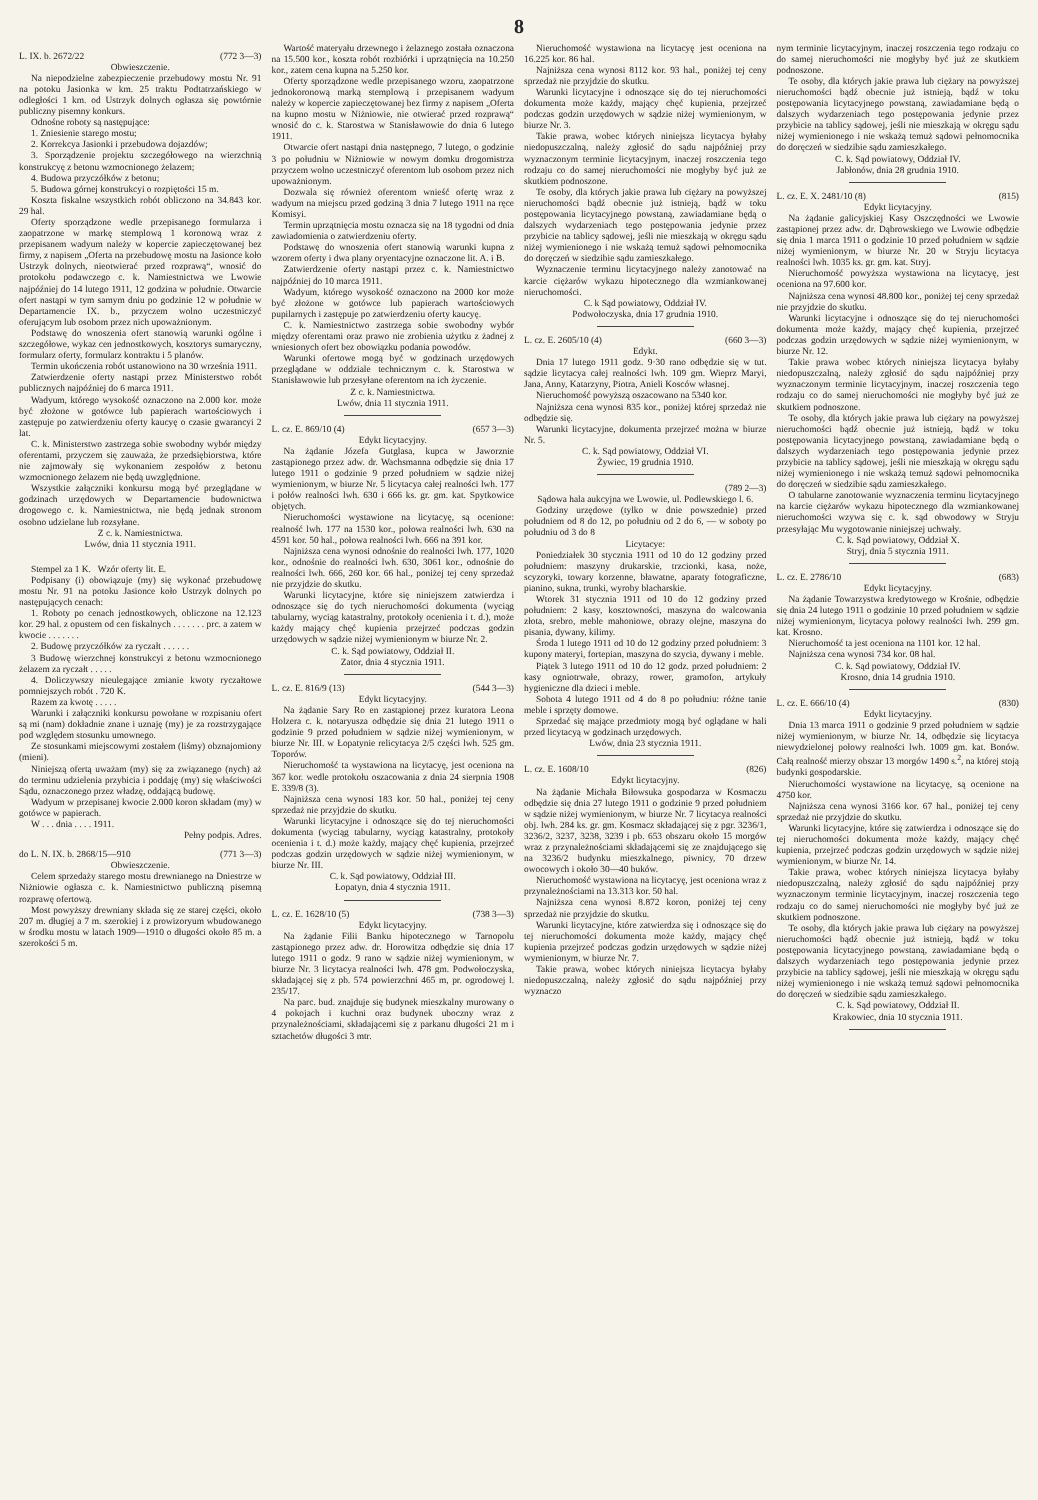8
L. IX. b. 2672/22 (772 3—3)
Obwieszczenie.
Na niepodzielne zabezpieczenie przebudowy mostu Nr. 91 na potoku Jasionka w km. 25 traktu Podtatrzańskiego w odległości 1 km. od Ustrzyk dolnych ogłasza się powtórnie publiczny pisemny konkurs.
Odnośne roboty są następujące:
1. Zniesienie starego mostu;
2. Korrekcya Jasionki i przebudowa dojazdów;
3. Sporządzenie projektu szczegółowego na wierzchnią konstrukcyę z betonu wzmocnionego żelazem;
4. Budowa przyczółków z betonu;
5. Budowa górnej konstrukcyi o rozpiętości 15 m.
Koszta fiskalne wszystkich robót obliczono na 34.843 kor. 29 hal.
Oferty sporządzone wedle przepisanego formularza i zaopatrzone w markę stemplową 1 koronową wraz z przepisanem wadyum należy w kopercie zapieczętowanej bez firmy, z napisem „Oferta na przebudowę mostu na Jasionce koło Ustrzyk dolnych, nieotwierać przed rozprawą“, wnosić do protokołu podawczego c. k. Namiestnictwa we Lwowie najpóźniej do 14 lutego 1911, 12 godzina w południe. Otwarcie ofert nastąpi w tym samym dniu po godzinie 12 w południe w Departamencie IX. b., przyczem wolno uczestniczyć oferującym lub osobom przez nich upoważnionym.
Podstawę do wnoszenia ofert stanowią warunki ogólne i szczegółowe, wykaz cen jednostkowych, kosztorys sumaryczny, formularz oferty, formularz kontraktu i 5 planów.
Termin ukończenia robót ustanowiono na 30 września 1911.
Zatwierdzenie oferty nastąpi przez Ministerstwo robót publicznych najpóźniej do 6 marca 1911.
Wadyum, którego wysokość oznaczono na 2.000 kor. może być złożone w gotówce lub papierach wartościowych i zastępuje po zatwierdzeniu oferty kaucyę o czasie gwarancyi 2 lat.
C. k. Ministerstwo zastrzega sobie swobodny wybór między oferentami, przyczem się zauważa, że przedsiębiorstwa, które nie zajmowały się wykonaniem zespołów z betonu wzmocnionego żelazem nie będą uwzględnione.
Wszystkie załączniki konkursu mogą być przeglądane w godzinach urzędowych w Departamencie budownictwa drogowego c. k. Namiestnictwa, nie będą jednak stronom osobno udzielane lub rozsyłane.
Z c. k. Namiestnictwa.
Lwów, dnia 11 stycznia 1911.
Stempel za 1 K. Wzór oferty lit. E.
Podpisany (i) obowiązuje (my) się wykonać przebudowę mostu Nr. 91 na potoku Jasionce koło Ustrzyk dolnych po następujących cenach:
1. Roboty po cenach jednostkowych, obliczone na 12.123 kor. 29 hal. z opustem od cen fiskalnych . . . . . . . prc. a zatem w kwocie . . . . . . .
2. Budowę przyczółków za ryczałt . . . . . .
3 Budowę wierzchnej konstrukcyi z betonu wzmocnionego żelazem za ryczałt . . . . .
4. Doliczywszy nieulegające zmianie kwoty ryczałtowe pomniejszych robót . 720 K.
Razem za kwotę . . . . .
Warunki i załączniki konkursu powołane w rozpisaniu ofert są mi (nam) dokładnie znane i uznaję (my) je za rozstrzygające pod względem stosunku umownego.
Ze stosunkami miejscowymi zostałem (liśmy) obznajomiony (mieni).
Niniejszą ofertą uważam (my) się za związanego (nych) aż do terminu udzielenia przybicia i poddaję (my) się właściwości Sądu, oznaczonego przez władzę, oddającą budowę.
Wadyum w przepisanej kwocie 2.000 koron składam (my) w gotówce w papierach.
W . . . dnia . . . . 1911.
Pełny podpis. Adres.
do L. N. IX. b. 2868/15—910 (771 3—3)
Obwieszczenie.
Celem sprzedaży starego mostu drewnianego na Dniestrze w Niżniowie ogłasza c. k. Namiestnictwo publiczną pisemną rozprawę ofertową.
Most powyższy drewniany składa się ze starej części, około 207 m. długiej a 7 m. szerokiej i z prowizoryum wbudowanego w środku mostu w latach 1909—1910 o długości około 85 m. a szerokości 5 m.
Wartość materyału drzewnego i żelaznego została oznaczona na 15.500 kor., koszta robót rozbiórki i uprzątnięcia na 10.250 kor., zatem cena kupna na 5.250 kor.
Oferty sporządzone wedle przepisanego wzoru, zaopatrzone jednokoronową marką stemplową i przepisanem wadyum należy w kopercie zapieczętowanej bez firmy z napisem „Oferta na kupno mostu w Niżniowie, nie otwierać przed rozprawą“ wnosić do c. k. Starostwa w Stanisławowie do dnia 6 lutego 1911.
Otwarcie ofert nastąpi dnia następnego, 7 lutego, o godzinie 3 po południu w Niżniowie w nowym domku drogomistrza przyczem wolno uczestniczyć oferentom lub osobom przez nich upoważnionym.
Dozwala się również oferentom wnieść ofertę wraz z wadyum na miejscu przed godziną 3 dnia 7 lutego 1911 na ręce Komisyi.
Termin uprzątnięcia mostu oznacza się na 18 tygodni od dnia zawiadomienia o zatwierdzeniu oferty.
Podstawę do wnoszenia ofert stanowią warunki kupna z wzorem oferty i dwa plany oryentacyjne oznaczone lit. A. i B.
Zatwierdzenie oferty nastąpi przez c. k. Namiestnictwo najpóźniej do 10 marca 1911.
Wadyum, którego wysokość oznaczono na 2000 kor może być złożone w gotówce lub papierach wartościowych pupilarnych i zastępuje po zatwierdzeniu oferty kaucyę.
C. k. Namiestnictwo zastrzega sobie swobodny wybór między oferentami oraz prawo nie zrobienia użytku z żadnej z wniesionych ofert bez obowiązku podania powodów.
Warunki ofertowe mogą być w godzinach urzędowych przeglądane w oddziale technicznym c. k. Starostwa w Stanisławowie lub przesyłane oferentom na ich życzenie.
Z c. k. Namiestnictwa.
Lwów, dnia 11 stycznia 1911.
L. cz. E. 869/10 (4) (657 3—3)
Edykt licytacyjny.
Na żądanie Józefa Gutglasa, kupca w Jaworznie zastąpionego przez adw. dr. Wachsmanna odbędzie się dnia 17 lutego 1911 o godzinie 9 przed południem w sądzie niżej wymienionym, w biurze Nr. 5 licytacya całej realności lwh. 177 i połów realności lwh. 630 i 666 ks. gr. gm. kat. Spytkowice objętych.
Nieruchomości wystawione na licytacyę, są ocenione: realność lwh. 177 na 1530 kor., połowa realności lwh. 630 na 4591 kor. 50 hal., połowa realności lwh. 666 na 391 kor.
Najniższa cena wynosi odnośnie do realności lwh. 177, 1020 kor., odnośnie do realności lwh. 630, 3061 kor., odnośnie do realności lwh. 666, 260 kor. 66 hal., poniżej tej ceny sprzedaż nie przyjdzie do skutku.
Warunki licytacyjne, które się niniejszem zatwierdza i odnoszące się do tych nieruchomości dokumenta (wyciąg tabularny, wyciąg katastralny, protokoły ocenienia i t. d.), może każdy mający chęć kupienia przejrzeć podczas godzin urzędowych w sądzie niżej wymienionym w biurze Nr. 2.
C. k. Sąd powiatowy, Oddział II.
Zator, dnia 4 stycznia 1911.
L. cz. E. 816/9 (13) (544 3—3)
Edykt licytacyjny.
Na żądanie Sary Ro en zastąpionej przez kuratora Leona Holzera c. k. notaryusza odbędzie się dnia 21 lutego 1911 o godzinie 9 przed południem w sądzie niżej wymienionym, w biurze Nr. III. w Łopatynie relicytacya 2/5 części lwh. 525 gm. Toporów.
Nieruchomość ta wystawiona na licytacyę, jest oceniona na 367 kor. wedle protokołu oszacowania z dnia 24 sierpnia 1908 E. 339/8 (3).
Najniższa cena wynosi 183 kor. 50 hal., poniżej tej ceny sprzedaż nie przyjdzie do skutku.
Warunki licytacyjne i odnoszące się do tej nieruchomości dokumenta (wyciąg tabularny, wyciąg katastralny, protokoły ocenienia i t. d.) może każdy, mający chęć kupienia, przejrzeć podczas godzin urzędowych w sądzie niżej wymienionym, w biurze Nr. III.
C. k. Sąd powiatowy, Oddział III.
Łopatyn, dnia 4 stycznia 1911.
L. cz. E. 1628/10 (5) (738 3—3)
Edykt licytacyjny.
Na żądanie Filii Banku hipotecznego w Tarnopolu zastąpionego przez adw. dr. Horowitza odbędzie się dnia 17 lutego 1911 o godz. 9 rano w sądzie niżej wymienionym, w biurze Nr. 3 licytacya realności lwh. 478 gm. Podwołoczyska, składającej się z pb. 574 powierzchni 465 m, pr. ogrodowej l. 235/17.
Na parc. bud. znajduje się budynek mieszkalny murowany o 4 pokojach i kuchni oraz budynek uboczny wraz z przynależnościami, składającemi się z parkanu długości 21 m i sztachetów długości 3 mtr.
Nieruchomość wystawiona na licytacyę jest oceniona na 16.225 kor. 86 hal.
Najniższa cena wynosi 8112 kor. 93 hal., poniżej tej ceny sprzedaż nie przyjdzie do skutku.
Warunki licytacyjne i odnoszące się do tej nieruchomości dokumenta może każdy, mający chęć kupienia, przejrzeć podczas godzin urzędowych w sądzie niżej wymienionym, w biurze Nr. 3.
Takie prawa, wobec których niniejsza licytacya byłaby niedopuszczalną, należy zgłosić do sądu najpóźniej przy wyznaczonym terminie licytacyjnym, inaczej roszczenia tego rodzaju co do samej nieruchomości nie mogłyby być już ze skutkiem podnoszone.
Te osoby, dla których jakie prawa lub ciężary na powyższej nieruchomości bądź obecnie już istnieją, bądź w toku postępowania licytacyjnego powstaną, zawiadamiane będą o dalszych wydarzeniach tego postępowania jedynie przez przybicie na tablicy sądowej, jeśli nie mieszkają w okręgu sądu niżej wymienionego i nie wskażą temuż sądowi pełnomocnika do doręczeń w siedzibie sądu zamieszkałego.
Wyznaczenie terminu licytacyjnego należy zanotować na karcie ciężarów wykazu hipotecznego dla wzmiankowanej nieruchomości.
C. k Sąd powiatowy, Oddział IV.
Podwołoczyska, dnia 17 grudnia 1910.
L. cz. E. 2605/10 (4) (660 3—3)
Edykt.
Dnia 17 lutego 1911 godz. 9·30 rano odbędzie się w tut. sądzie licytacya całej realności lwh. 109 gm. Wieprz Maryi, Jana, Anny, Katarzyny, Piotra, Anieli Kosców własnej.
Nieruchomość powyższą oszacowano na 5340 kor.
Najniższa cena wynosi 835 kor., poniżej której sprzedaż nie odbędzie się.
Warunki licytacyjne, dokumenta przejrzeć można w biurze Nr. 5.
C. k. Sąd powiatowy, Oddział VI.
Żywiec, 19 grudnia 1910.
(789 2—3)
Sądowa hala aukcyjna we Lwowie, ul. Podlewskiego l. 6.
Godziny urzędowe (tylko w dnie powszednie) przed południem od 8 do 12, po południu od 2 do 6, — w soboty po południu od 3 do 8
Licytacye:
Poniedziałek 30 stycznia 1911 od 10 do 12 godziny przed południem: maszyny drukarskie, trzcionki, kasa, noże, scyzoryki, towary korzenne, bławatne, aparaty fotograficzne, pianino, sukna, trunki, wyroby blacharskie.
Wtorek 31 stycznia 1911 od 10 do 12 godziny przed południem: 2 kasy, kosztowności, maszyna do walcowania złota, srebro, meble mahoniowe, obrazy olejne, maszyna do pisania, dywany, kilimy.
Środa 1 lutego 1911 od 10 do 12 godziny przed południem: 3 kupony materyi, fortepian, maszyna do szycia, dywany i meble.
Piątek 3 lutego 1911 od 10 do 12 godz. przed południem: 2 kasy ogniotrwałe, obrazy, rower, gramofon, artykuły hygieniczne dla dzieci i meble.
Sobota 4 lutego 1911 od 4 do 8 po południu: różne tanie meble i sprzęty domowe.
Sprzedać się mające przedmioty mogą być oglądane w hali przed licytacyą w godzinach urzędowych.
Lwów, dnia 23 stycznia 1911.
L. cz. E. 1608/10 (826)
Edykt licytacyjny.
Na żądanie Michała Biłowsuka gospodarza w Kosmaczu odbędzie się dnia 27 lutego 1911 o godzinie 9 przed południem w sądzie niżej wymienionym, w biurze Nr. 7 licytacya realności obj. lwh. 284 ks. gr. gm. Kosmacz składającej się z pgr. 3236/1, 3236/2, 3237, 3238, 3239 i pb. 653 obszaru około 15 morgów wraz z przynależnościami składającemi się ze znajdującego się na 3236/2 budynku mieszkalnego, piwnicy, 70 drzew owocowych i około 30—40 buków.
Nieruchomość wystawiona na licytacyę, jest oceniona wraz z przynależnościami na 13.313 kor. 50 hal.
Najniższa cena wynosi 8.872 koron, poniżej tej ceny sprzedaż nie przyjdzie do skutku.
Warunki licytacyjne, które zatwierdza się i odnoszące się do tej nieruchomości dokumenta może każdy, mający chęć kupienia przejrzeć podczas godzin urzędowych w sądzie niżej wymienionym, w biurze Nr. 7.
Takie prawa, wobec których niniejsza licytacya byłaby niedopuszczalną, należy zgłosić do sądu najpóźniej przy wyznaczo
nym terminie licytacyjnym, inaczej roszczenia tego rodzaju co do samej nieruchomości nie mogłyby być już ze skutkiem podnoszone.
Te osoby, dla których jakie prawa lub ciężary na powyższej nieruchomości bądź obecnie już istnieją, bądź w toku postępowania licytacyjnego powstaną, zawiadamiane będą o dalszych wydarzeniach tego postępowania jedynie przez przybicie na tablicy sądowej, jeśli nie mieszkają w okręgu sądu niżej wymienionego i nie wskażą temuż sądowi pełnomocnika do doręczeń w siedzibie sądu zamieszkałego.
C. k. Sąd powiatowy, Oddział IV.
Jabłonów, dnia 28 grudnia 1910.
L. cz. E. X. 2481/10 (8) (815)
Edykt licytacyjny.
Na żądanie galicyjskiej Kasy Oszczędności we Lwowie zastąpionej przez adw. dr. Dąbrowskiego we Lwowie odbędzie się dnia 1 marca 1911 o godzinie 10 przed południem w sądzie niżej wymienionym, w biurze Nr. 20 w Stryju licytacya realności lwh. 1035 ks. gr. gm. kat. Stryj.
Nieruchomość powyższa wystawiona na licytacyę, jest oceniona na 97.600 kor.
Najniższa cena wynosi 48.800 kor., poniżej tej ceny sprzedaż nie przyjdzie do skutku.
Warunki licytacyjne i odnoszące się do tej nieruchomości dokumenta może każdy, mający chęć kupienia, przejrzeć podczas godzin urzędowych w sądzie niżej wymienionym, w biurze Nr. 12.
Takie prawa wobec których niniejsza licytacya byłaby niedopuszczalną, należy zgłosić do sądu najpóźniej przy wyznaczonym terminie licytacyjnym, inaczej roszczenia tego rodzaju co do samej nieruchomości nie mogłyby być już ze skutkiem podnoszone.
Te osoby, dla których jakie prawa lub ciężary na powyższej nieruchomości bądź obecnie już istnieją, bądź w toku postępowania licytacyjnego powstaną, zawiadamiane będą o dalszych wydarzeniach tego postępowania jedynie przez przybicie na tablicy sądowej, jeśli nie mieszkają w okręgu sądu niżej wymienionego i nie wskażą temuż sądowi pełnomocnika do doręczeń w siedzibie sądu zamieszkałego.
O tabularne zanotowanie wyznaczenia terminu licytacyjnego na karcie ciężarów wykazu hipotecznego dla wzmiankowanej nieruchomości wzywa się c. k. sąd obwodowy w Stryju przesyłając Mu wygotowanie niniejszej uchwały.
C. k. Sąd powiatowy, Oddział X.
Stryj, dnia 5 stycznia 1911.
L. cz. E. 2786/10 (683)
Edykt licytacyjny.
Na żądanie Towarzystwa kredytowego w Krośnie, odbędzie się dnia 24 lutego 1911 o godzinie 10 przed południem w sądzie niżej wymienionym, licytacya połowy realności lwh. 299 gm. kat. Krosno.
Nieruchomość ta jest oceniona na 1101 kor. 12 hal.
Najniższa cena wynosi 734 kor. 08 hal.
C. k. Sąd powiatowy, Oddział IV.
Krosno, dnia 14 grudnia 1910.
L. cz. E. 666/10 (4) (830)
Edykt licytacyjny.
Dnia 13 marca 1911 o godzinie 9 przed południem w sądzie niżej wymienionym, w biurze Nr. 14, odbędzie się licytacya niewydzielonej połowy realności lwh. 1009 gm. kat. Bonów. Całą realność mierzy obszar 13 morgów 1490 s.<sup>2</sup>, na której stoją budynki gospodarskie.
Nieruchomości wystawione na licytacyę, są ocenione na 4750 kor.
Najniższa cena wynosi 3166 kor. 67 hal., poniżej tej ceny sprzedaż nie przyjdzie do skutku.
Warunki licytacyjne, które się zatwierdza i odnoszące się do tej nieruchomości dokumenta może każdy, mający chęć kupienia, przejrzeć podczas godzin urzędowych w sądzie niżej wymienionym, w biurze Nr. 14.
Takie prawa, wobec których niniejsza licytacya byłaby niedopuszczalną, należy zgłosić do sądu najpóźniej przy wyznaczonym terminie licytacyjnym, inaczej roszczenia tego rodzaju co do samej nieruchomości nie mogłyby być już ze skutkiem podnoszone.
Te osoby, dla których jakie prawa lub ciężary na powyższej nieruchomości bądź obecnie już istnieją, bądź w toku postępowania licytacyjnego powstaną, zawiadamiane będą o dalszych wydarzeniach tego postępowania jedynie przez przybicie na tablicy sądowej, jeśli nie mieszkają w okręgu sądu niżej wymienionego i nie wskażą temuż sądowi pełnomocnika do doręczeń w siedzibie sądu zamieszkałego.
C. k. Sąd powiatowy, Oddział II.
Krakowiec, dnia 10 stycznia 1911.